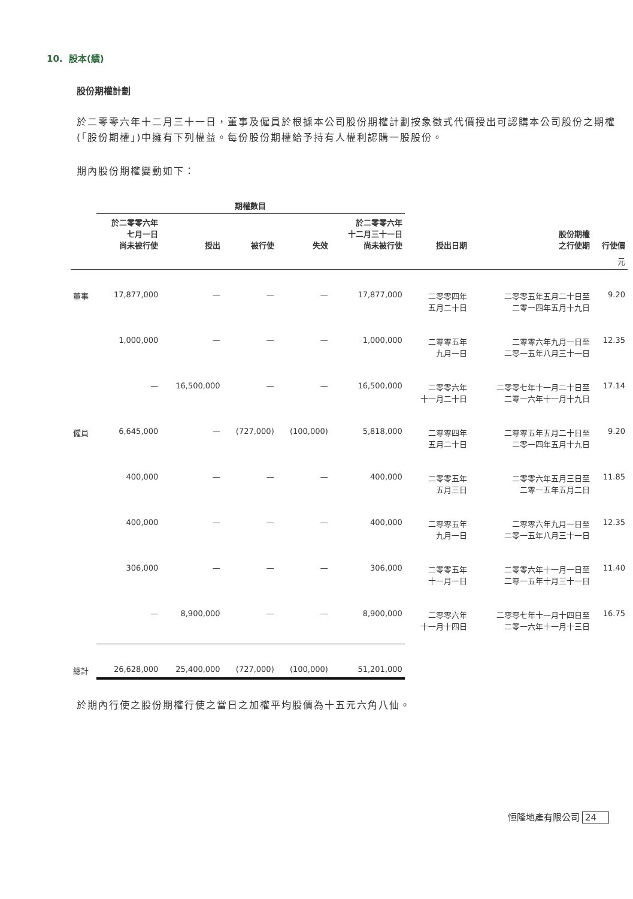10. 股本(續)
股份期權計劃
於二零零六年十二月三十一日，董事及僱員於根據本公司股份期權計劃按象徵式代價授出可認購本公司股份之期權(「股份期權」)中擁有下列權益。每份股份期權給予持有人權利認購一股股份。
期內股份期權變動如下：
| | 期權數目 | | | | | | | |
| --- | --- | --- | --- | --- | --- | --- | --- | --- |
| | 於二零零六年 七月一日 尚未被行使 | 授出 | 被行使 | 失效 | 於二零零六年 十二月三十一日 尚未被行使 | 授出日期 | 股份期權 之行使期 | 行使價 |
| | | | | | | | | 元 |
| 董事 | 17,877,000 | — | — | — | 17,877,000 | 二零零四年 五月二十日 | 二零零五年五月二十日至 二零一四年五月十九日 | 9.20 |
| | 1,000,000 | — | — | — | 1,000,000 | 二零零五年 九月一日 | 二零零六年九月一日至 二零一五年八月三十一日 | 12.35 |
| | — | 16,500,000 | — | — | 16,500,000 | 二零零六年 十一月二十日 | 二零零七年十一月二十日至 二零一六年十一月十九日 | 17.14 |
| 僱員 | 6,645,000 | — | (727,000) | (100,000) | 5,818,000 | 二零零四年 五月二十日 | 二零零五年五月二十日至 二零一四年五月十九日 | 9.20 |
| | 400,000 | — | — | — | 400,000 | 二零零五年 五月三日 | 二零零六年五月三日至 二零一五年五月二日 | 11.85 |
| | 400,000 | — | — | — | 400,000 | 二零零五年 九月一日 | 二零零六年九月一日至 二零一五年八月三十一日 | 12.35 |
| | 306,000 | — | — | — | 306,000 | 二零零五年 十一月一日 | 二零零六年十一月一日至 二零一五年十月三十一日 | 11.40 |
| | — | 8,900,000 | — | — | 8,900,000 | 二零零六年 十一月十四日 | 二零零七年十一月十四日至 二零一六年十一月十三日 | 16.75 |
| 總計 | 26,628,000 | 25,400,000 | (727,000) | (100,000) | 51,201,000 | | | |
於期內行使之股份期權行使之當日之加權平均股價為十五元六角八仙。
恒隆地產有限公司 24